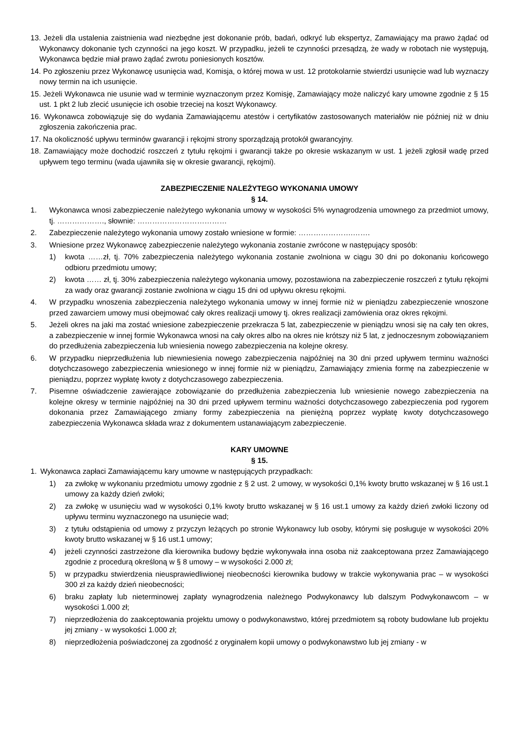13. Jeżeli dla ustalenia zaistnienia wad niezbędne jest dokonanie prób, badań, odkryć lub ekspertyz, Zamawiający ma prawo żądać od Wykonawcy dokonanie tych czynności na jego koszt. W przypadku, jeżeli te czynności przesądzą, że wady w robotach nie występują, Wykonawca będzie miał prawo żądać zwrotu poniesionych kosztów.
14. Po zgłoszeniu przez Wykonawcę usunięcia wad, Komisja, o której mowa w ust. 12 protokolarnie stwierdzi usunięcie wad lub wyznaczy nowy termin na ich usunięcie.
15. Jeżeli Wykonawca nie usunie wad w terminie wyznaczonym przez Komisję, Zamawiający może naliczyć kary umowne zgodnie z § 15 ust. 1 pkt 2 lub zlecić usunięcie ich osobie trzeciej na koszt Wykonawcy.
16. Wykonawca zobowiązuje się do wydania Zamawiającemu atestów i certyfikatów zastosowanych materiałów nie później niż w dniu zgłoszenia zakończenia prac.
17. Na okoliczność upływu terminów gwarancji i rękojmi strony sporządzają protokół gwarancyjny.
18. Zamawiający może dochodzić roszczeń z tytułu rękojmi i gwarancji także po okresie wskazanym w ust. 1 jeżeli zgłosił wadę przed upływem tego terminu (wada ujawniła się w okresie gwarancji, rękojmi).
ZABEZPIECZENIE NALEŻYTEGO WYKONANIA UMOWY
§ 14.
1. Wykonawca wnosi zabezpieczenie należytego wykonania umowy w wysokości 5% wynagrodzenia umownego za przedmiot umowy, tj. ………………., słownie: ………………………………
2. Zabezpieczenie należytego wykonania umowy zostało wniesione w formie: ………………….…….
3. Wniesione przez Wykonawcę zabezpieczenie należytego wykonania zostanie zwrócone w następujący sposób:
1) kwota ……zł, tj. 70% zabezpieczenia należytego wykonania zostanie zwolniona w ciągu 30 dni po dokonaniu końcowego odbioru przedmiotu umowy;
2) kwota …… zł, tj. 30% zabezpieczenia należytego wykonania umowy, pozostawiona na zabezpieczenie roszczeń z tytułu rękojmi za wady oraz gwarancji zostanie zwolniona w ciągu 15 dni od upływu okresu rękojmi.
4. W przypadku wnoszenia zabezpieczenia należytego wykonania umowy w innej formie niż w pieniądzu zabezpieczenie wnoszone przed zawarciem umowy musi obejmować cały okres realizacji umowy tj. okres realizacji zamówienia oraz okres rękojmi.
5. Jeżeli okres na jaki ma zostać wniesione zabezpieczenie przekracza 5 lat, zabezpieczenie w pieniądzu wnosi się na cały ten okres, a zabezpieczenie w innej formie Wykonawca wnosi na cały okres albo na okres nie krótszy niż 5 lat, z jednoczesnym zobowiązaniem do przedłużenia zabezpieczenia lub wniesienia nowego zabezpieczenia na kolejne okresy.
6. W przypadku nieprzedłużenia lub niewniesienia nowego zabezpieczenia najpóźniej na 30 dni przed upływem terminu ważności dotychczasowego zabezpieczenia wniesionego w innej formie niż w pieniądzu, Zamawiający zmienia formę na zabezpieczenie w pieniądzu, poprzez wypłatę kwoty z dotychczasowego zabezpieczenia.
7. Pisemne oświadczenie zawierające zobowiązanie do przedłużenia zabezpieczenia lub wniesienie nowego zabezpieczenia na kolejne okresy w terminie najpóźniej na 30 dni przed upływem terminu ważności dotychczasowego zabezpieczenia pod rygorem dokonania przez Zamawiającego zmiany formy zabezpieczenia na pieniężną poprzez wypłatę kwoty dotychczasowego zabezpieczenia Wykonawca składa wraz z dokumentem ustanawiającym zabezpieczenie.
KARY UMOWNE
§ 15.
1. Wykonawca zapłaci Zamawiającemu kary umowne w następujących przypadkach:
1) za zwłokę w wykonaniu przedmiotu umowy zgodnie z § 2 ust. 2 umowy, w wysokości 0,1% kwoty brutto wskazanej w § 16 ust.1 umowy za każdy dzień zwłoki;
2) za zwłokę w usunięciu wad w wysokości 0,1% kwoty brutto wskazanej w § 16 ust.1 umowy za każdy dzień zwłoki liczony od upływu terminu wyznaczonego na usunięcie wad;
3) z tytułu odstąpienia od umowy z przyczyn leżących po stronie Wykonawcy lub osoby, którymi się posługuje w wysokości 20% kwoty brutto wskazanej w § 16 ust.1 umowy;
4) jeżeli czynności zastrzeżone dla kierownika budowy będzie wykonywała inna osoba niż zaakceptowana przez Zamawiającego zgodnie z procedurą określoną w § 8 umowy – w wysokości 2.000 zł;
5) w przypadku stwierdzenia nieusprawiedliwionej nieobecności kierownika budowy w trakcie wykonywania prac – w wysokości 300 zł za każdy dzień nieobecności;
6) braku zapłaty lub nieterminowej zapłaty wynagrodzenia należnego Podwykonawcy lub dalszym Podwykonawcom – w wysokości 1.000 zł;
7) nieprzedłożenia do zaakceptowania projektu umowy o podwykonawstwo, której przedmiotem są roboty budowlane lub projektu jej zmiany - w wysokości 1.000 zł;
8) nieprzedłożenia poświadczonej za zgodność z oryginałem kopii umowy o podwykonawstwo lub jej zmiany - w